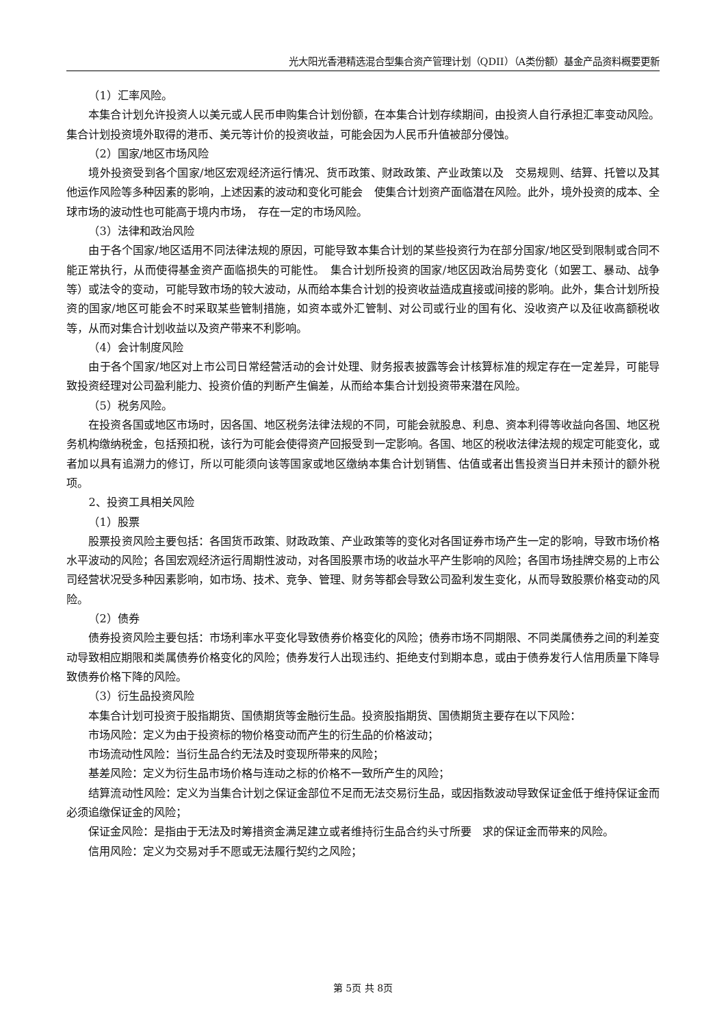光大阳光香港精选混合型集合资产管理计划（QDII）（A类份额）基金产品资料概要更新
（1）汇率风险。
本集合计划允许投资人以美元或人民币申购集合计划份额，在本集合计划存续期间，由投资人自行承担汇率变动风险。集合计划投资境外取得的港币、美元等计价的投资收益，可能会因为人民币升值被部分侵蚀。
（2）国家/地区市场风险
境外投资受到各个国家/地区宏观经济运行情况、货币政策、财政政策、产业政策以及　交易规则、结算、托管以及其他运作风险等多种因素的影响，上述因素的波动和变化可能会　使集合计划资产面临潜在风险。此外，境外投资的成本、全球市场的波动性也可能高于境内市场，　存在一定的市场风险。
（3）法律和政治风险
由于各个国家/地区适用不同法律法规的原因，可能导致本集合计划的某些投资行为在部分国家/地区受到限制或合同不能正常执行，从而使得基金资产面临损失的可能性。　集合计划所投资的国家/地区因政治局势变化（如罢工、暴动、战争等）或法令的变动，可能导致市场的较大波动，从而给本集合计划的投资收益造成直接或间接的影响。此外，集合计划所投资的国家/地区可能会不时采取某些管制措施，如资本或外汇管制、对公司或行业的国有化、没收资产以及征收高额税收等，从而对集合计划收益以及资产带来不利影响。
（4）会计制度风险
由于各个国家/地区对上市公司日常经营活动的会计处理、财务报表披露等会计核算标准的规定存在一定差异，可能导致投资经理对公司盈利能力、投资价值的判断产生偏差，从而给本集合计划投资带来潜在风险。
（5）税务风险。
在投资各国或地区市场时，因各国、地区税务法律法规的不同，可能会就股息、利息、资本利得等收益向各国、地区税务机构缴纳税金，包括预扣税，该行为可能会使得资产回报受到一定影响。各国、地区的税收法律法规的规定可能变化，或者加以具有追溯力的修订，所以可能须向该等国家或地区缴纳本集合计划销售、估值或者出售投资当日并未预计的额外税项。
2、投资工具相关风险
（1）股票
股票投资风险主要包括：各国货币政策、财政政策、产业政策等的变化对各国证券市场产生一定的影响，导致市场价格水平波动的风险；各国宏观经济运行周期性波动，对各国股票市场的收益水平产生影响的风险；各国市场挂牌交易的上市公司经营状况受多种因素影响，如市场、技术、竞争、管理、财务等都会导致公司盈利发生变化，从而导致股票价格变动的风险。
（2）债券
债券投资风险主要包括：市场利率水平变化导致债券价格变化的风险；债券市场不同期限、不同类属债券之间的利差变动导致相应期限和类属债券价格变化的风险；债券发行人出现违约、拒绝支付到期本息，或由于债券发行人信用质量下降导致债券价格下降的风险。
（3）衍生品投资风险
本集合计划可投资于股指期货、国债期货等金融衍生品。投资股指期货、国债期货主要存在以下风险：
市场风险：定义为由于投资标的物价格变动而产生的衍生品的价格波动；
市场流动性风险：当衍生品合约无法及时变现所带来的风险；
基差风险：定义为衍生品市场价格与连动之标的价格不一致所产生的风险；
结算流动性风险：定义为当集合计划之保证金部位不足而无法交易衍生品，或因指数波动导致保证金低于维持保证金而必须追缴保证金的风险；
保证金风险：是指由于无法及时筹措资金满足建立或者维持衍生品合约头寸所要　求的保证金而带来的风险。
信用风险：定义为交易对手不愿或无法履行契约之风险；
第 5页 共 8页